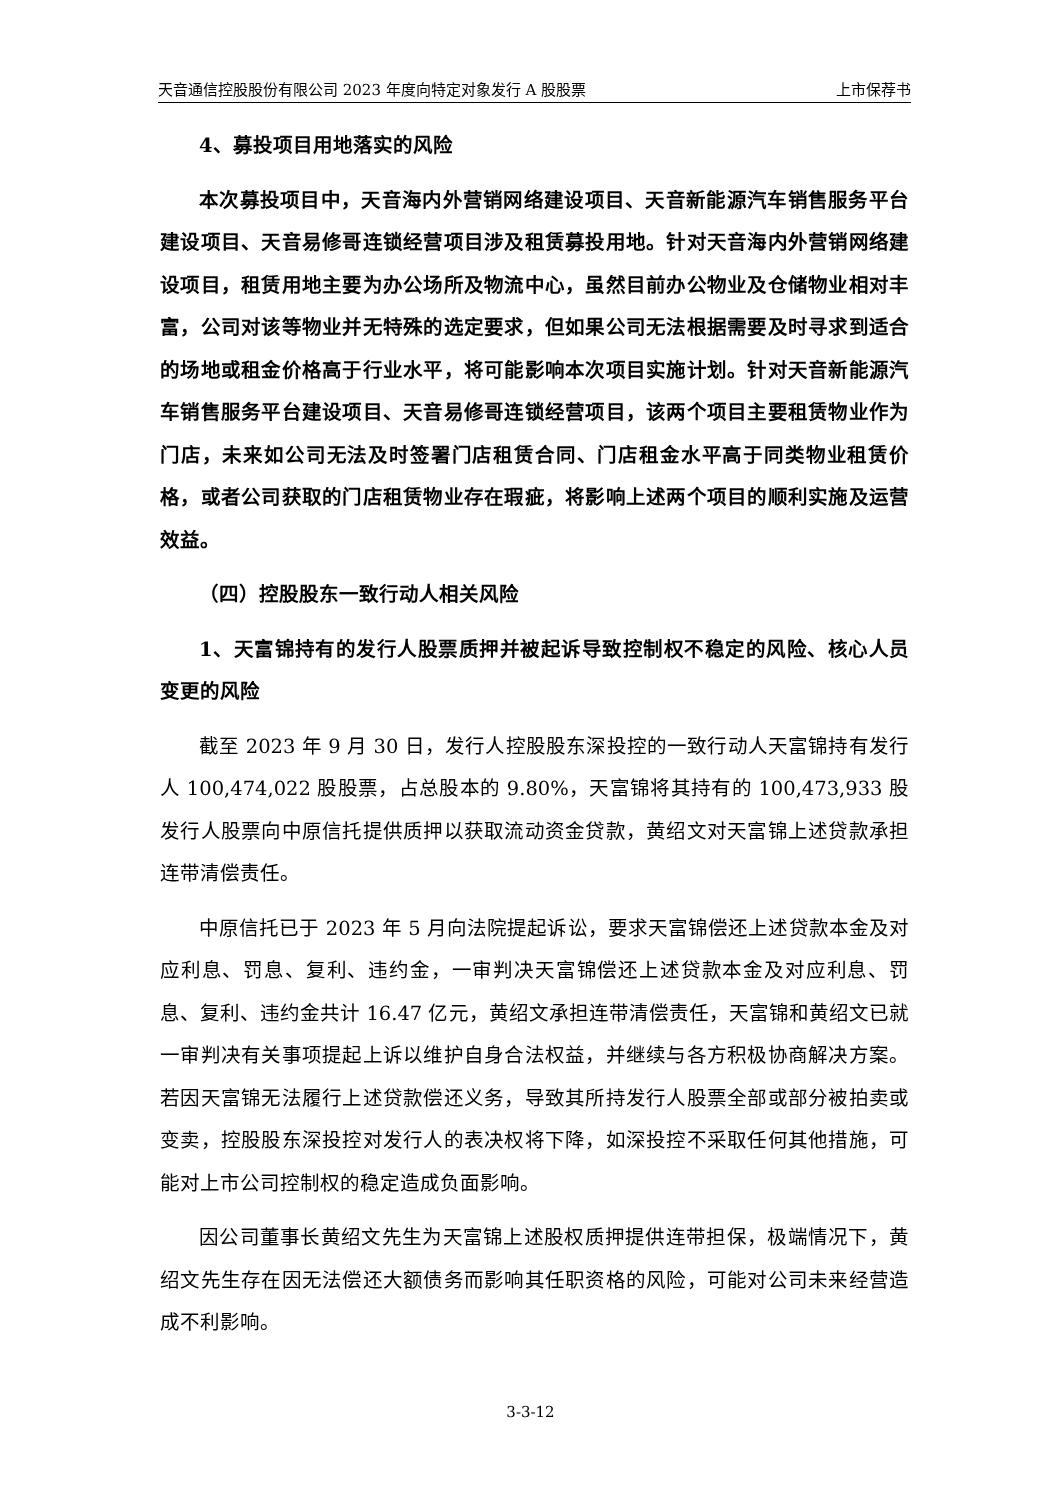天音通信控股股份有限公司 2023 年度向特定对象发行 A 股股票 上市保荐书
4、募投项目用地落实的风险
本次募投项目中，天音海内外营销网络建设项目、天音新能源汽车销售服务平台建设项目、天音易修哥连锁经营项目涉及租赁募投用地。针对天音海内外营销网络建设项目，租赁用地主要为办公场所及物流中心，虽然目前办公物业及仓储物业相对丰富，公司对该等物业并无特殊的选定要求，但如果公司无法根据需要及时寻求到适合的场地或租金价格高于行业水平，将可能影响本次项目实施计划。针对天音新能源汽车销售服务平台建设项目、天音易修哥连锁经营项目，该两个项目主要租赁物业作为门店，未来如公司无法及时签署门店租赁合同、门店租金水平高于同类物业租赁价格，或者公司获取的门店租赁物业存在瑕疵，将影响上述两个项目的顺利实施及运营效益。
（四）控股股东一致行动人相关风险
1、天富锦持有的发行人股票质押并被起诉导致控制权不稳定的风险、核心人员变更的风险
截至 2023 年 9 月 30 日，发行人控股股东深投控的一致行动人天富锦持有发行人 100,474,022 股股票，占总股本的 9.80%，天富锦将其持有的 100,473,933 股发行人股票向中原信托提供质押以获取流动资金贷款，黄绍文对天富锦上述贷款承担连带清偿责任。
中原信托已于 2023 年 5 月向法院提起诉讼，要求天富锦偿还上述贷款本金及对应利息、罚息、复利、违约金，一审判决天富锦偿还上述贷款本金及对应利息、罚息、复利、违约金共计 16.47 亿元，黄绍文承担连带清偿责任，天富锦和黄绍文已就一审判决有关事项提起上诉以维护自身合法权益，并继续与各方积极协商解决方案。若因天富锦无法履行上述贷款偿还义务，导致其所持发行人股票全部或部分被拍卖或变卖，控股股东深投控对发行人的表决权将下降，如深投控不采取任何其他措施，可能对上市公司控制权的稳定造成负面影响。
因公司董事长黄绍文先生为天富锦上述股权质押提供连带担保，极端情况下，黄绍文先生存在因无法偿还大额债务而影响其任职资格的风险，可能对公司未来经营造成不利影响。
3-3-12